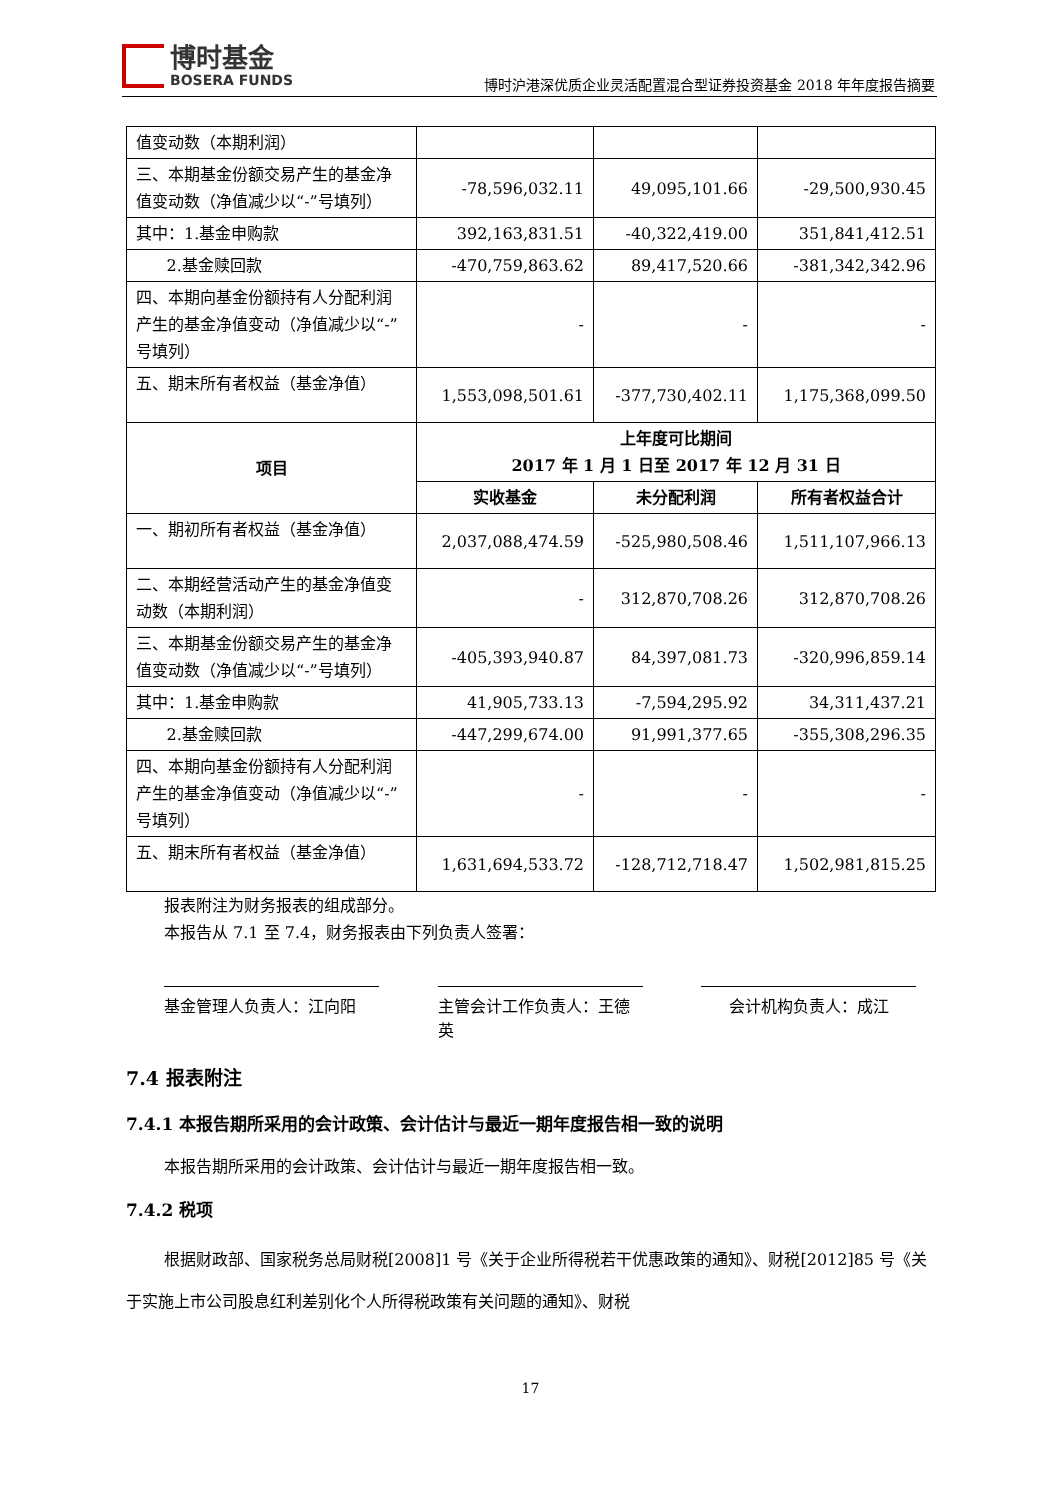博时基金
BOSERA FUNDS
博时沪港深优质企业灵活配置混合型证券投资基金 2018 年年度报告摘要
| 值变动数（本期利润） | | | |
| 三、本期基金份额交易产生的基金净值变动数（净值减少以“-”号填列） | -78,596,032.11 | 49,095,101.66 | -29,500,930.45 |
| 其中：1.基金申购款 | 392,163,831.51 | -40,322,419.00 | 351,841,412.51 |
| 2.基金赎回款 | -470,759,863.62 | 89,417,520.66 | -381,342,342.96 |
| 四、本期向基金份额持有人分配利润产生的基金净值变动（净值减少以“-”号填列） | - | - | - |
| 五、期末所有者权益（基金净值） | 1,553,098,501.61 | -377,730,402.11 | 1,175,368,099.50 |
| 项目 | 上年度可比期间 2017 年 1 月 1 日至 2017 年 12 月 31 日 | | |
| | 实收基金 | 未分配利润 | 所有者权益合计 |
| 一、期初所有者权益（基金净值） | 2,037,088,474.59 | -525,980,508.46 | 1,511,107,966.13 |
| 二、本期经营活动产生的基金净值变动数（本期利润） | - | 312,870,708.26 | 312,870,708.26 |
| 三、本期基金份额交易产生的基金净值变动数（净值减少以“-”号填列） | -405,393,940.87 | 84,397,081.73 | -320,996,859.14 |
| 其中：1.基金申购款 | 41,905,733.13 | -7,594,295.92 | 34,311,437.21 |
| 2.基金赎回款 | -447,299,674.00 | 91,991,377.65 | -355,308,296.35 |
| 四、本期向基金份额持有人分配利润产生的基金净值变动（净值减少以“-”号填列） | - | - | - |
| 五、期末所有者权益（基金净值） | 1,631,694,533.72 | -128,712,718.47 | 1,502,981,815.25 |
报表附注为财务报表的组成部分。
本报告从 7.1 至 7.4，财务报表由下列负责人签署：
基金管理人负责人：江向阳 主管会计工作负责人：王德英
会计机构负责人：成江
7.4 报表附注
7.4.1 本报告期所采用的会计政策、会计估计与最近一期年度报告相一致的说明
本报告期所采用的会计政策、会计估计与最近一期年度报告相一致。
7.4.2 税项
根据财政部、国家税务总局财税[2008]1 号《关于企业所得税若干优惠政策的通知》、财税[2012]85 号《关于实施上市公司股息红利差别化个人所得税政策有关问题的通知》、财税
17